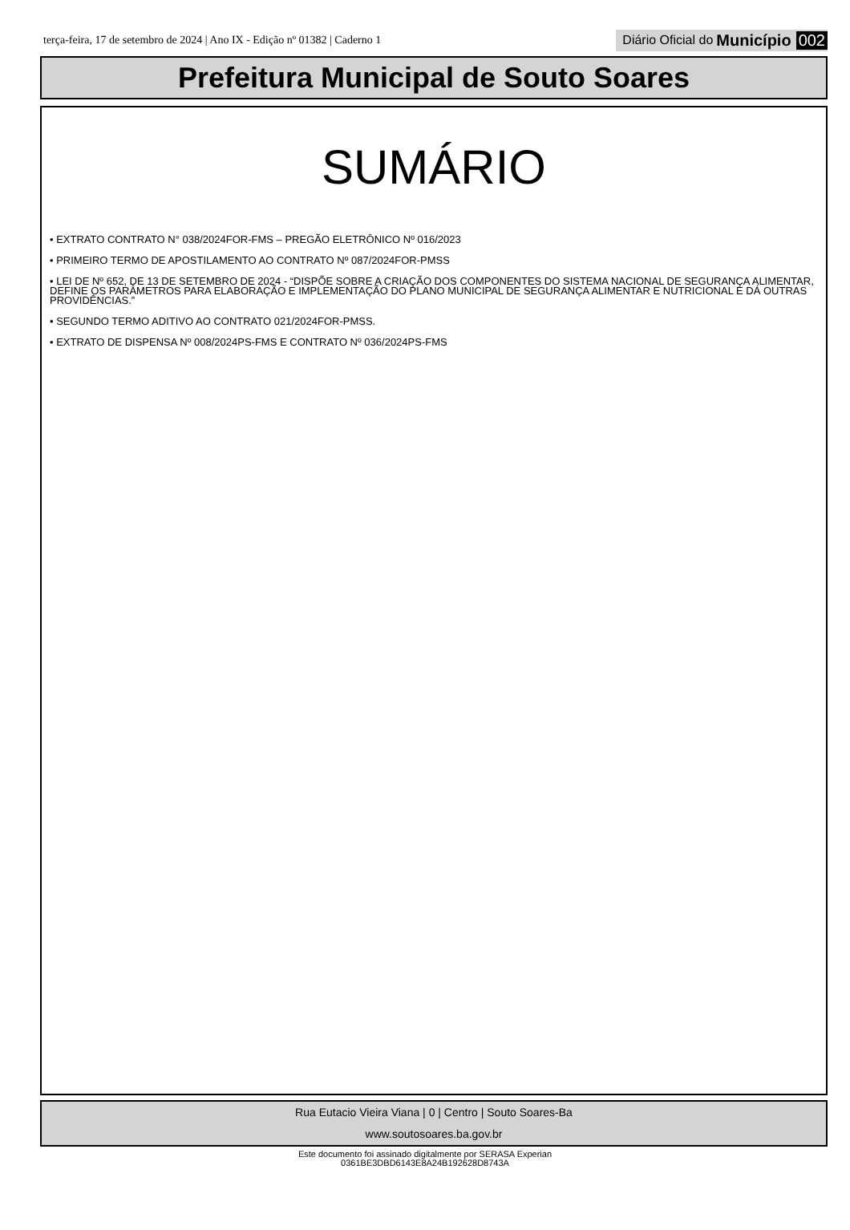terça-feira, 17 de setembro de 2024 | Ano IX - Edição nº 01382 | Caderno 1
Diário Oficial do Município 002
Prefeitura Municipal de Souto Soares
SUMÁRIO
• EXTRATO CONTRATO N° 038/2024FOR-FMS – PREGÃO ELETRÔNICO Nº 016/2023
• PRIMEIRO TERMO DE APOSTILAMENTO AO CONTRATO Nº 087/2024FOR-PMSS
• LEI DE Nº 652, DE 13 DE SETEMBRO DE 2024 - “DISPÕE SOBRE A CRIAÇÃO DOS COMPONENTES DO SISTEMA NACIONAL DE SEGURANÇA ALIMENTAR, DEFINE OS PARÂMETROS PARA ELABORAÇÃO E IMPLEMENTAÇÃO DO PLANO MUNICIPAL DE SEGURANÇA ALIMENTAR E NUTRICIONAL E DÁ OUTRAS PROVIDÊNCIAS.”
• SEGUNDO TERMO ADITIVO AO CONTRATO 021/2024FOR-PMSS.
• EXTRATO DE DISPENSA Nº 008/2024PS-FMS E CONTRATO Nº 036/2024PS-FMS
Rua Eutacio Vieira Viana | 0 | Centro | Souto Soares-Ba
www.soutosoares.ba.gov.br
Este documento foi assinado digitalmente por SERASA Experian
0361BE3DBD6143E8A24B192628D8743A